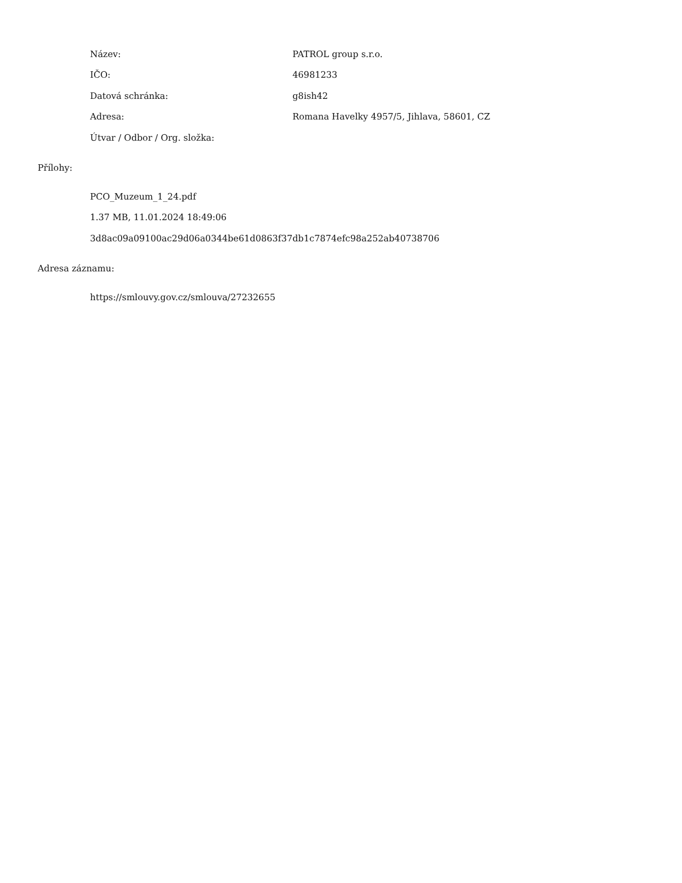| Název: | PATROL group s.r.o. |
| IČO: | 46981233 |
| Datová schránka: | g8ish42 |
| Adresa: | Romana Havelky 4957/5, Jihlava, 58601, CZ |
| Útvar / Odbor / Org. složka: | |
Přílohy:
PCO_Muzeum_1_24.pdf
1.37 MB, 11.01.2024 18:49:06
3d8ac09a09100ac29d06a0344be61d0863f37db1c7874efc98a252ab40738706
Adresa záznamu:
https://smlouvy.gov.cz/smlouva/27232655